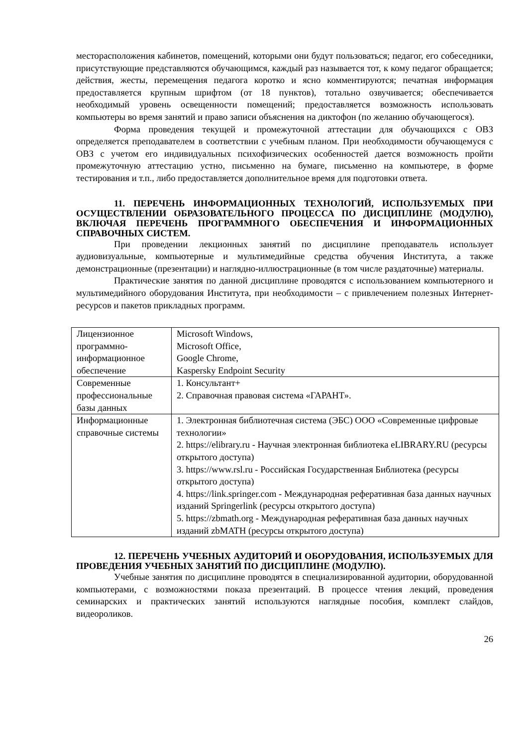месторасположения кабинетов, помещений, которыми они будут пользоваться; педагог, его собеседники, присутствующие представляются обучающимся, каждый раз называется тот, к кому педагог обращается; действия, жесты, перемещения педагога коротко и ясно комментируются; печатная информация предоставляется крупным шрифтом (от 18 пунктов), тотально озвучивается; обеспечивается необходимый уровень освещенности помещений; предоставляется возможность использовать компьютеры во время занятий и право записи объяснения на диктофон (по желанию обучающегося).
Форма проведения текущей и промежуточной аттестации для обучающихся с ОВЗ определяется преподавателем в соответствии с учебным планом. При необходимости обучающемуся с ОВЗ с учетом его индивидуальных психофизических особенностей дается возможность пройти промежуточную аттестацию устно, письменно на бумаге, письменно на компьютере, в форме тестирования и т.п., либо предоставляется дополнительное время для подготовки ответа.
11. ПЕРЕЧЕНЬ ИНФОРМАЦИОННЫХ ТЕХНОЛОГИЙ, ИСПОЛЬЗУЕМЫХ ПРИ ОСУЩЕСТВЛЕНИИ ОБРАЗОВАТЕЛЬНОГО ПРОЦЕССА ПО ДИСЦИПЛИНЕ (МОДУЛЮ), ВКЛЮЧАЯ ПЕРЕЧЕНЬ ПРОГРАММНОГО ОБЕСПЕЧЕНИЯ И ИНФОРМАЦИОННЫХ СПРАВОЧНЫХ СИСТЕМ.
При проведении лекционных занятий по дисциплине преподаватель использует аудиовизуальные, компьютерные и мультимедийные средства обучения Института, а также демонстрационные (презентации) и наглядно-иллюстрационные (в том числе раздаточные) материалы.
Практические занятия по данной дисциплине проводятся с использованием компьютерного и мультимедийного оборудования Института, при необходимости – с привлечением полезных Интернет-ресурсов и пакетов прикладных программ.
| Лицензионное программно-информационное обеспечение | Microsoft Windows, Microsoft Office, Google Chrome, Kaspersky Endpoint Security |
| Современные профессиональные базы данных | 1. Консультант+ 2. Справочная правовая система «ГАРАНТ». |
| Информационные справочные системы | 1. Электронная библиотечная система (ЭБС) ООО «Современные цифровые технологии» 2. https://elibrary.ru - Научная электронная библиотека eLIBRARY.RU (ресурсы открытого доступа) 3. https://www.rsl.ru - Российская Государственная Библиотека (ресурсы открытого доступа) 4. https://link.springer.com - Международная реферативная база данных научных изданий Springerlink (ресурсы открытого доступа) 5. https://zbmath.org - Международная реферативная база данных научных изданий zbMATH (ресурсы открытого доступа) |
12. ПЕРЕЧЕНЬ УЧЕБНЫХ АУДИТОРИЙ И ОБОРУДОВАНИЯ, ИСПОЛЬЗУЕМЫХ ДЛЯ ПРОВЕДЕНИЯ УЧЕБНЫХ ЗАНЯТИЙ ПО ДИСЦИПЛИНЕ (МОДУЛЮ).
Учебные занятия по дисциплине проводятся в специализированной аудитории, оборудованной компьютерами, с возможностями показа презентаций. В процессе чтения лекций, проведения семинарских и практических занятий используются наглядные пособия, комплект слайдов, видеороликов.
26